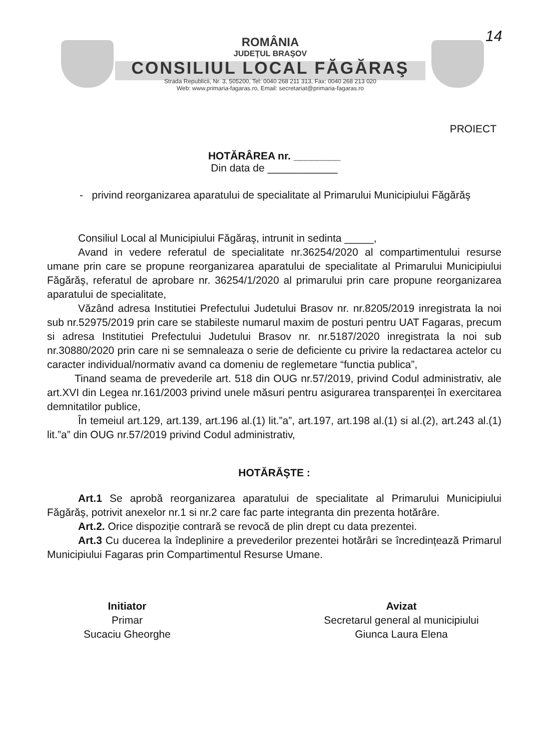ROMÂNIA
JUDEŢUL BRAŞOV
CONSILIUL LOCAL FĂGĂRAŞ
Strada Republicii, Nr. 3, 505200, Tel: 0040 268 211 313, Fax: 0040 268 213 020
Web: www.primaria-fagaras.ro, Email: secretariat@primaria-fagaras.ro
14
PROIECT
HOTĂRÂREA nr. ________
Din data de ____________
- privind reorganizarea aparatului de specialitate al Primarului Municipiului Făgărăş
Consiliul Local al Municipiului Făgăraş, intrunit in sedinta _____,
Avand in vedere referatul de specialitate nr.36254/2020 al compartimentului resurse umane prin care se propune reorganizarea aparatului de specialitate al Primarului Municipiului Făgărăş, referatul de aprobare nr. 36254/1/2020 al primarului prin care propune reorganizarea aparatului de specialitate,
Văzând adresa Institutiei Prefectului Judetului Brasov nr. nr.8205/2019 inregistrata la noi sub nr.52975/2019 prin care se stabileste numarul maxim de posturi pentru UAT Fagaras, precum si adresa Institutiei Prefectului Judetului Brasov nr. nr.5187/2020 inregistrata la noi sub nr.30880/2020 prin care ni se semnaleaza o serie de deficiente cu privire la redactarea actelor cu caracter individual/normativ avand ca domeniu de reglemetare “functia publica”,
Tinand seama de prevederile art. 518 din OUG nr.57/2019, privind Codul administrativ, ale art.XVI din Legea nr.161/2003 privind unele măsuri pentru asigurarea transparenței în exercitarea demnitatilor publice,
În temeiul art.129, art.139, art.196 al.(1) lit.”a”, art.197, art.198 al.(1) si al.(2), art.243 al.(1) lit.”a” din OUG nr.57/2019 privind Codul administrativ,
HOTĂRĂŞTE :
Art.1 Se aprobă reorganizarea aparatului de specialitate al Primarului Municipiului Făgărăş, potrivit anexelor nr.1 si nr.2 care fac parte integranta din prezenta hotărâre.
Art.2. Orice dispoziție contrară se revocă de plin drept cu data prezentei.
Art.3 Cu ducerea la îndeplinire a prevederilor prezentei hotărâri se încredințează Primarul Municipiului Fagaras prin Compartimentul Resurse Umane.
Initiator
Primar
Sucaciu Gheorghe
Avizat
Secretarul general al municipiului
Giunca Laura Elena